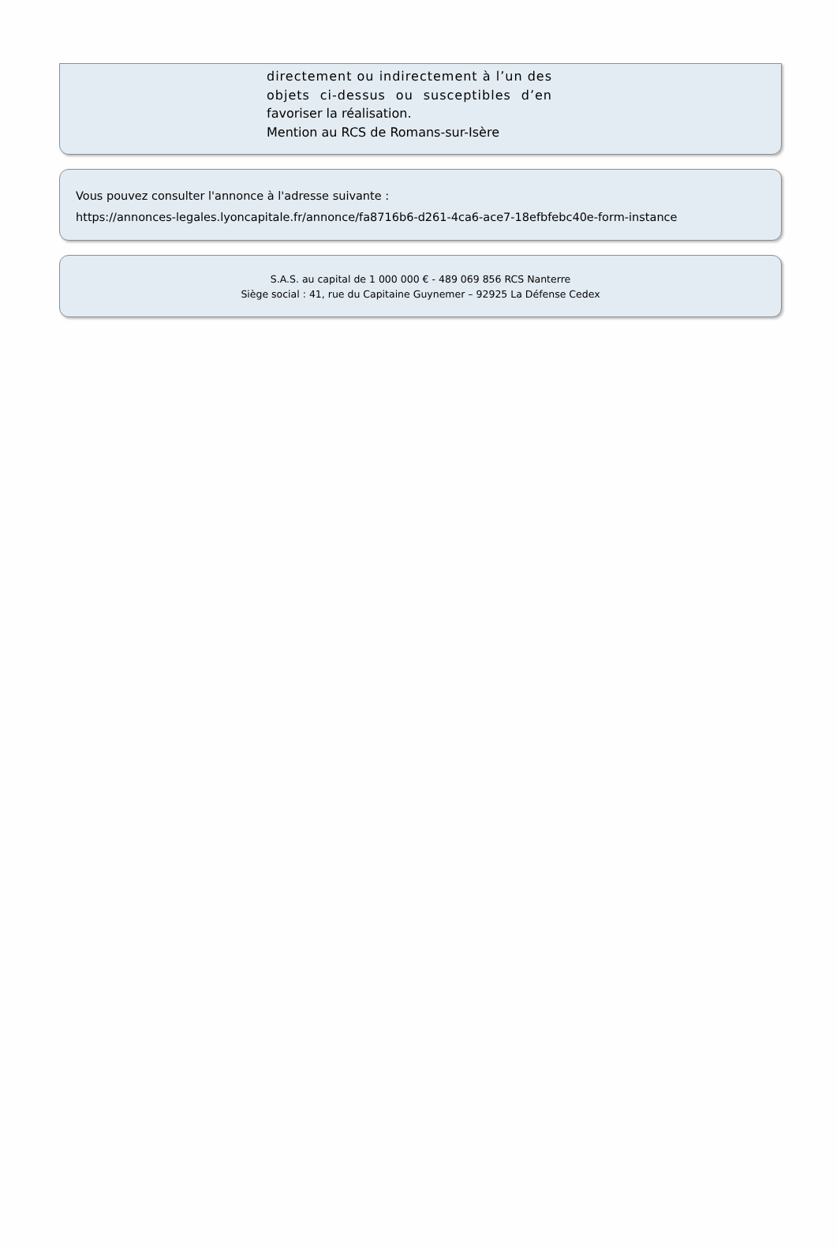directement ou indirectement à l’un des
objets ci-dessus ou susceptibles d’en
favoriser la réalisation.
Mention au RCS de Romans-sur-Isère
Vous pouvez consulter l'annonce à l'adresse suivante :
https://annonces-legales.lyoncapitale.fr/annonce/fa8716b6-d261-4ca6-ace7-18efbfebc40e-form-instance
S.A.S. au capital de 1 000 000 € - 489 069 856 RCS Nanterre
Siège social : 41, rue du Capitaine Guynemer – 92925 La Défense Cedex